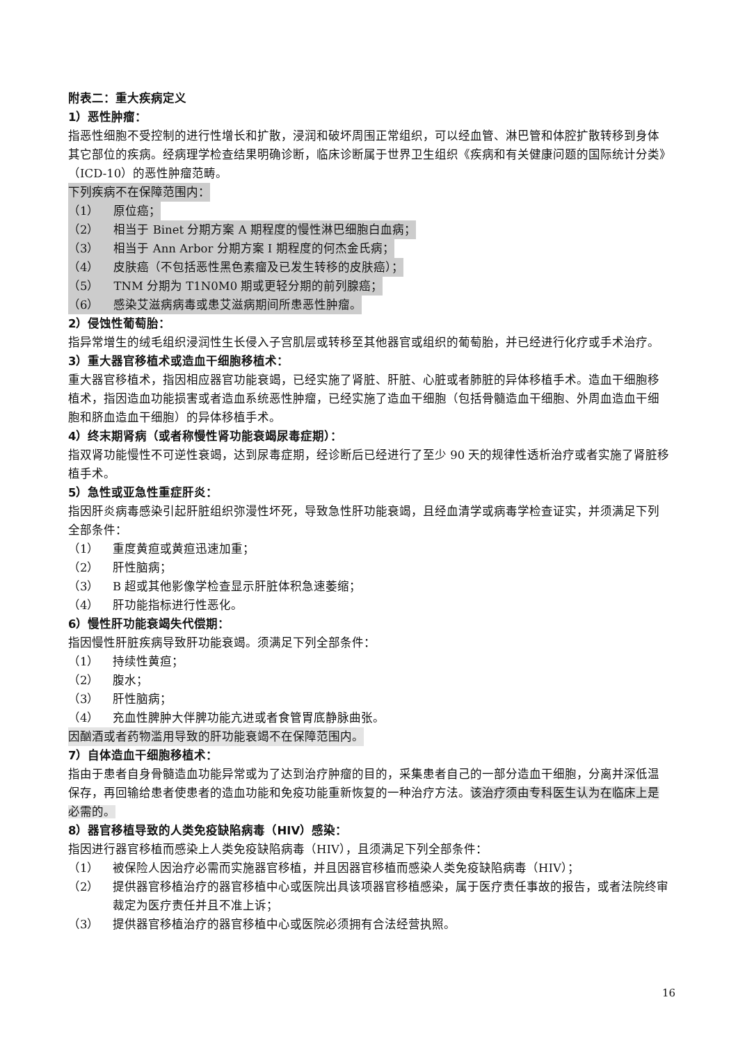附表二：重大疾病定义
1）恶性肿瘤：
指恶性细胞不受控制的进行性增长和扩散，浸润和破坏周围正常组织，可以经血管、淋巴管和体腔扩散转移到身体其它部位的疾病。经病理学检查结果明确诊断，临床诊断属于世界卫生组织《疾病和有关健康问题的国际统计分类》（ICD-10）的恶性肿瘤范畴。
下列疾病不在保障范围内：
（1） 原位癌；
（2） 相当于 Binet 分期方案 A 期程度的慢性淋巴细胞白血病；
（3） 相当于 Ann Arbor 分期方案 I 期程度的何杰金氏病；
（4） 皮肤癌（不包括恶性黑色素瘤及已发生转移的皮肤癌）；
（5） TNM 分期为 T1N0M0 期或更轻分期的前列腺癌；
（6） 感染艾滋病病毒或患艾滋病期间所患恶性肿瘤。
2）侵蚀性葡萄胎：
指异常增生的绒毛组织浸润性生长侵入子宫肌层或转移至其他器官或组织的葡萄胎，并已经进行化疗或手术治疗。
3）重大器官移植术或造血干细胞移植术：
重大器官移植术，指因相应器官功能衰竭，已经实施了肾脏、肝脏、心脏或者肺脏的异体移植手术。造血干细胞移植术，指因造血功能损害或者造血系统恶性肿瘤，已经实施了造血干细胞（包括骨髓造血干细胞、外周血造血干细胞和脐血造血干细胞）的异体移植手术。
4）终末期肾病（或者称慢性肾功能衰竭尿毒症期）：
指双肾功能慢性不可逆性衰竭，达到尿毒症期，经诊断后已经进行了至少 90 天的规律性透析治疗或者实施了肾脏移植手术。
5）急性或亚急性重症肝炎：
指因肝炎病毒感染引起肝脏组织弥漫性坏死，导致急性肝功能衰竭，且经血清学或病毒学检查证实，并须满足下列全部条件：
（1） 重度黄疸或黄疸迅速加重；
（2） 肝性脑病；
（3） B 超或其他影像学检查显示肝脏体积急速萎缩；
（4） 肝功能指标进行性恶化。
6）慢性肝功能衰竭失代偿期：
指因慢性肝脏疾病导致肝功能衰竭。须满足下列全部条件：
（1） 持续性黄疸；
（2） 腹水；
（3） 肝性脑病；
（4） 充血性脾肿大伴脾功能亢进或者食管胃底静脉曲张。
因酗酒或者药物滥用导致的肝功能衰竭不在保障范围内。
7）自体造血干细胞移植术：
指由于患者自身骨髓造血功能异常或为了达到治疗肿瘤的目的，采集患者自己的一部分造血干细胞，分离并深低温保存，再回输给患者使患者的造血功能和免疫功能重新恢复的一种治疗方法。该治疗须由专科医生认为在临床上是必需的。
8）器官移植导致的人类免疫缺陷病毒（HIV）感染：
指因进行器官移植而感染上人类免疫缺陷病毒（HIV），且须满足下列全部条件：
（1） 被保险人因治疗必需而实施器官移植，并且因器官移植而感染人类免疫缺陷病毒（HIV）；
（2） 提供器官移植治疗的器官移植中心或医院出具该项器官移植感染，属于医疗责任事故的报告，或者法院终审裁定为医疗责任并且不准上诉；
（3） 提供器官移植治疗的器官移植中心或医院必须拥有合法经营执照。
16